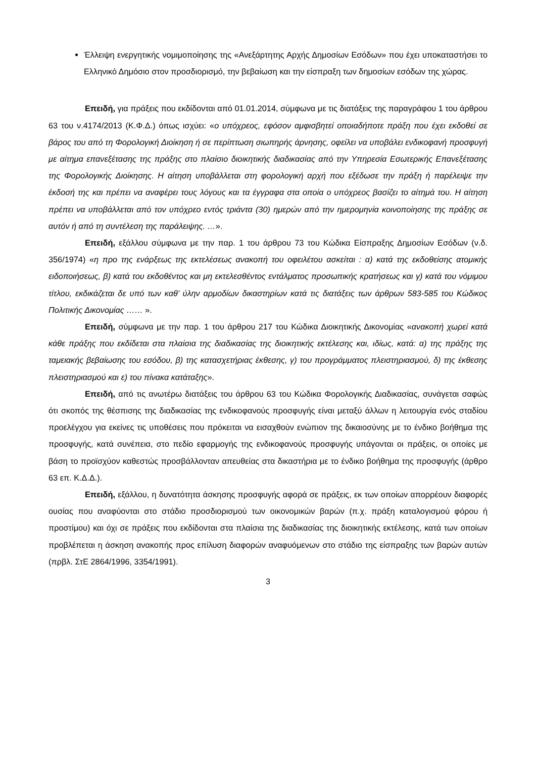Έλλειψη ενεργητικής νομιμοποίησης της «Ανεξάρτητης Αρχής Δημοσίων Εσόδων» που έχει υποκαταστήσει το Ελληνικό Δημόσιο στον προσδιορισμό, την βεβαίωση και την είσπραξη των δημοσίων εσόδων της χώρας.
Επειδή, για πράξεις που εκδίδονται από 01.01.2014, σύμφωνα με τις διατάξεις της παραγράφου 1 του άρθρου 63 του ν.4174/2013 (Κ.Φ.Δ.) όπως ισχύει: «ο υπόχρεος, εφόσον αμφισβητεί οποιαδήποτε πράξη που έχει εκδοθεί σε βάρος του από τη Φορολογική Διοίκηση ή σε περίπτωση σιωπηρής άρνησης, οφείλει να υποβάλει ενδικοφανή προσφυγή με αίτημα επανεξέτασης της πράξης στο πλαίσιο διοικητικής διαδικασίας από την Υπηρεσία Εσωτερικής Επανεξέτασης της Φορολογικής Διοίκησης. Η αίτηση υποβάλλεται στη φορολογική αρχή που εξέδωσε την πράξη ή παρέλειψε την έκδοσή της και πρέπει να αναφέρει τους λόγους και τα έγγραφα στα οποία ο υπόχρεος βασίζει το αίτημά του. Η αίτηση πρέπει να υποβάλλεται από τον υπόχρεο εντός τριάντα (30) ημερών από την ημερομηνία κοινοποίησης της πράξης σε αυτόν ή από τη συντέλεση της παράλειψης. …».
Επειδή, εξάλλου σύμφωνα με την παρ. 1 του άρθρου 73 του Κώδικα Είσπραξης Δημοσίων Εσόδων (ν.δ. 356/1974) «η προ της ενάρξεως της εκτελέσεως ανακοπή του οφειλέτου ασκείται : α) κατά της εκδοθείσης ατομικής ειδοποιήσεως, β) κατά του εκδοθέντος και μη εκτελεσθέντος εντάλματος προσωπικής κρατήσεως και γ) κατά του νόμιμου τίτλου, εκδικάζεται δε υπό των καθ’ ύλην αρμοδίων δικαστηρίων κατά τις διατάξεις των άρθρων 583-585 του Κώδικος Πολιτικής Δικονομίας …… ».
Επειδή, σύμφωνα με την παρ. 1 του άρθρου 217 του Κώδικα Διοικητικής Δικονομίας «ανακοπή χωρεί κατά κάθε πράξης που εκδίδεται στα πλαίσια της διαδικασίας της διοικητικής εκτέλεσης και, ιδίως, κατά: α) της πράξης της ταμειακής βεβαίωσης του εσόδου, β) της κατασχετήριας έκθεσης, γ) του προγράμματος πλειστηριασμού, δ) της έκθεσης πλειστηριασμού και ε) του πίνακα κατάταξης».
Επειδή, από τις ανωτέρω διατάξεις του άρθρου 63 του Κώδικα Φορολογικής Διαδικασίας, συνάγεται σαφώς ότι σκοπός της θέσπισης της διαδικασίας της ενδικοφανούς προσφυγής είναι μεταξύ άλλων η λειτουργία ενός σταδίου προελέγχου για εκείνες τις υποθέσεις που πρόκειται να εισαχθούν ενώπιον της δικαιοσύνης με το ένδικο βοήθημα της προσφυγής, κατά συνέπεια, στο πεδίο εφαρμογής της ενδικοφανούς προσφυγής υπάγονται οι πράξεις, οι οποίες με βάση το προϊσχύον καθεστώς προσβάλλονταν απευθείας στα δικαστήρια με το ένδικο βοήθημα της προσφυγής (άρθρο 63 επ. Κ.Δ.Δ.).
Επειδή, εξάλλου, η δυνατότητα άσκησης προσφυγής αφορά σε πράξεις, εκ των οποίων απορρέουν διαφορές ουσίας που αναφύονται στο στάδιο προσδιορισμού των οικονομικών βαρών (π.χ. πράξη καταλογισμού φόρου ή προστίμου) και όχι σε πράξεις που εκδίδονται στα πλαίσια της διαδικασίας της διοικητικής εκτέλεσης, κατά των οποίων προβλέπεται η άσκηση ανακοπής προς επίλυση διαφορών αναφυόμενων στο στάδιο της είσπραξης των βαρών αυτών (πρβλ. ΣτΕ 2864/1996, 3354/1991).
3